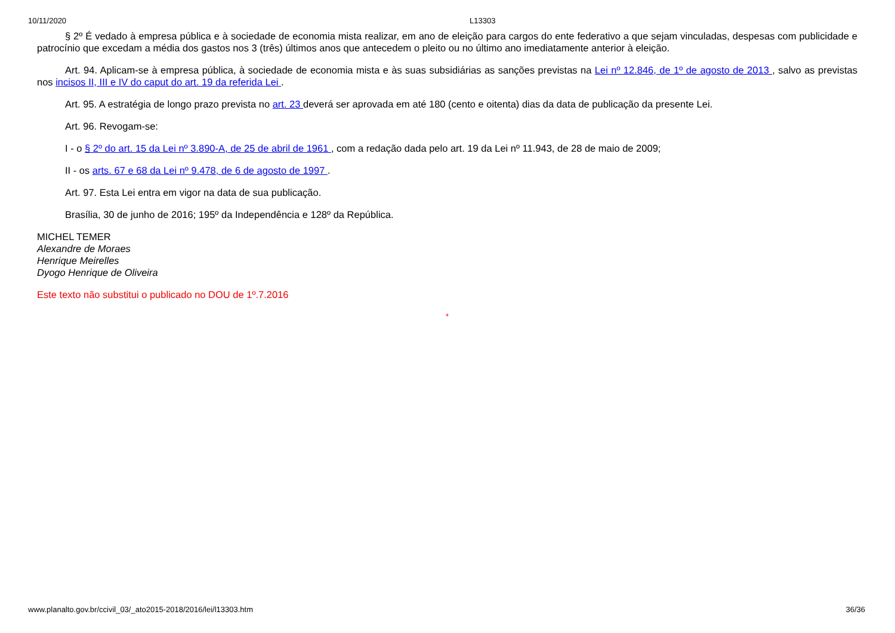10/11/2020 L13303
§ 2º É vedado à empresa pública e à sociedade de economia mista realizar, em ano de eleição para cargos do ente federativo a que sejam vinculadas, despesas com publicidade e patrocínio que excedam a média dos gastos nos 3 (três) últimos anos que antecedem o pleito ou no último ano imediatamente anterior à eleição.
Art. 94. Aplicam-se à empresa pública, à sociedade de economia mista e às suas subsidiárias as sanções previstas na Lei nº 12.846, de 1º de agosto de 2013 , salvo as previstas nos incisos II, III e IV do caput do art. 19 da referida Lei .
Art. 95. A estratégia de longo prazo prevista no art. 23 deverá ser aprovada em até 180 (cento e oitenta) dias da data de publicação da presente Lei.
Art. 96. Revogam-se:
I - o § 2º do art. 15 da Lei nº 3.890-A, de 25 de abril de 1961 , com a redação dada pelo art. 19 da Lei nº 11.943, de 28 de maio de 2009;
II - os arts. 67 e 68 da Lei nº 9.478, de 6 de agosto de 1997 .
Art. 97. Esta Lei entra em vigor na data de sua publicação.
Brasília, 30 de junho de 2016; 195º da Independência e 128º da República.
MICHEL TEMER
Alexandre de Moraes
Henrique Meirelles
Dyogo Henrique de Oliveira
Este texto não substitui o publicado no DOU de 1º.7.2016
*
www.planalto.gov.br/ccivil_03/_ato2015-2018/2016/lei/l13303.htm 36/36